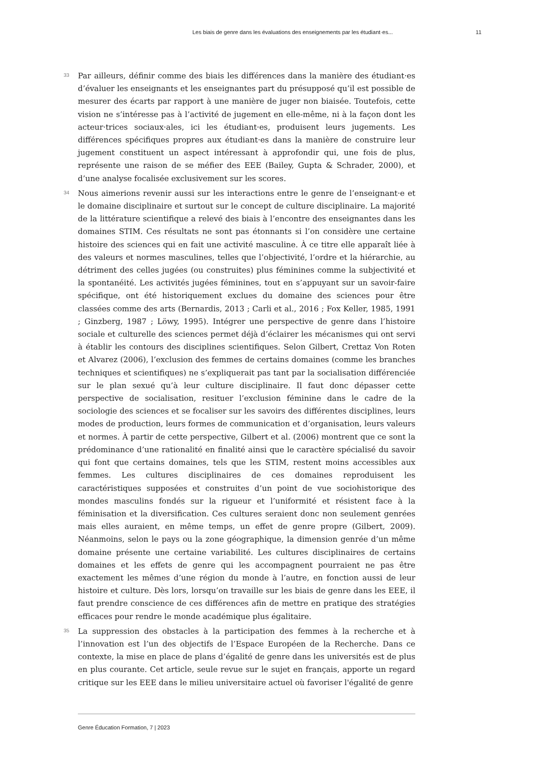Les biais de genre dans les évaluations des enseignements par les étudiant·es... 11
33
Par ailleurs, définir comme des biais les différences dans la manière des étudiant·es d’évaluer les enseignants et les enseignantes part du présupposé qu’il est possible de mesurer des écarts par rapport à une manière de juger non biaisée. Toutefois, cette vision ne s’intéresse pas à l’activité de jugement en elle-même, ni à la façon dont les acteur·trices sociaux·ales, ici les étudiant·es, produisent leurs jugements. Les différences spécifiques propres aux étudiant·es dans la manière de construire leur jugement constituent un aspect intéressant à approfondir qui, une fois de plus, représente une raison de se méfier des EEE (Bailey, Gupta & Schrader, 2000), et d’une analyse focalisée exclusivement sur les scores.
34
Nous aimerions revenir aussi sur les interactions entre le genre de l’enseignant·e et le domaine disciplinaire et surtout sur le concept de culture disciplinaire. La majorité de la littérature scientifique a relevé des biais à l’encontre des enseignantes dans les domaines STIM. Ces résultats ne sont pas étonnants si l’on considère une certaine histoire des sciences qui en fait une activité masculine. À ce titre elle apparaît liée à des valeurs et normes masculines, telles que l’objectivité, l’ordre et la hiérarchie, au détriment des celles jugées (ou construites) plus féminines comme la subjectivité et la spontanéité. Les activités jugées féminines, tout en s’appuyant sur un savoir-faire spécifique, ont été historiquement exclues du domaine des sciences pour être classées comme des arts (Bernardis, 2013 ; Carli et al., 2016 ; Fox Keller, 1985, 1991 ; Ginzberg, 1987 ; Löwy, 1995). Intégrer une perspective de genre dans l’histoire sociale et culturelle des sciences permet déjà d’éclairer les mécanismes qui ont servi à établir les contours des disciplines scientifiques. Selon Gilbert, Crettaz Von Roten et Alvarez (2006), l’exclusion des femmes de certains domaines (comme les branches techniques et scientifiques) ne s’expliquerait pas tant par la socialisation différenciée sur le plan sexué qu’à leur culture disciplinaire. Il faut donc dépasser cette perspective de socialisation, resituer l’exclusion féminine dans le cadre de la sociologie des sciences et se focaliser sur les savoirs des différentes disciplines, leurs modes de production, leurs formes de communication et d’organisation, leurs valeurs et normes. À partir de cette perspective, Gilbert et al. (2006) montrent que ce sont la prédominance d’une rationalité en finalité ainsi que le caractère spécialisé du savoir qui font que certains domaines, tels que les STIM, restent moins accessibles aux femmes. Les cultures disciplinaires de ces domaines reproduisent les caractéristiques supposées et construites d’un point de vue sociohistorique des mondes masculins fondés sur la rigueur et l’uniformité et résistent face à la féminisation et la diversification. Ces cultures seraient donc non seulement genrées mais elles auraient, en même temps, un effet de genre propre (Gilbert, 2009). Néanmoins, selon le pays ou la zone géographique, la dimension genrée d’un même domaine présente une certaine variabilité. Les cultures disciplinaires de certains domaines et les effets de genre qui les accompagnent pourraient ne pas être exactement les mêmes d’une région du monde à l’autre, en fonction aussi de leur histoire et culture. Dès lors, lorsqu’on travaille sur les biais de genre dans les EEE, il faut prendre conscience de ces différences afin de mettre en pratique des stratégies efficaces pour rendre le monde académique plus égalitaire.
35
La suppression des obstacles à la participation des femmes à la recherche et à l’innovation est l’un des objectifs de l’Espace Européen de la Recherche. Dans ce contexte, la mise en place de plans d’égalité de genre dans les universités est de plus en plus courante. Cet article, seule revue sur le sujet en français, apporte un regard critique sur les EEE dans le milieu universitaire actuel où favoriser l'égalité de genre
Genre Éducation Formation, 7 | 2023